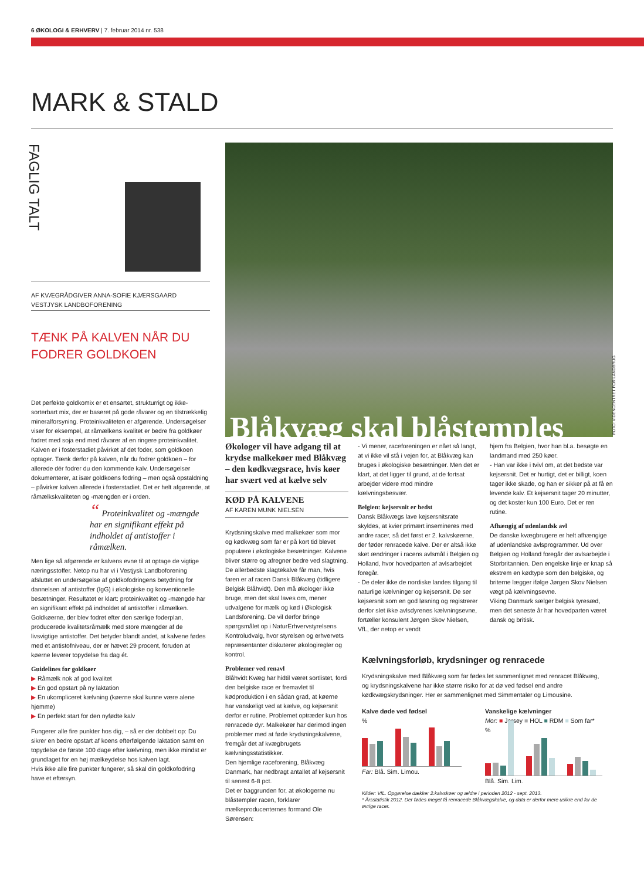6 ØKOLOGI & ERHVERV | 7. februar 2014 nr. 538
MARK & STALD
FAGLIG TALT
AF KVÆGRÅDGIVER ANNA-SOFIE KJÆRSGAARD
VESTJYSK LANDBOFORENING
TÆNK PÅ KALVEN NÅR DU FODRER GOLDKOEN
Det perfekte goldkomix er et ensartet, strukturrigt og ikke-sorterbart mix, der er baseret på gode råvarer og en tilstrækkelig mineralforsyning. Proteinkvaliteten er afgørende. Undersøgelser viser for eksempel, at råmælkens kvalitet er bedre fra goldkøer fodret med soja end med råvarer af en ringere proteinkvalitet.
Kalven er i fosterstadiet påvirket af det foder, som goldkoen optager. Tænk derfor på kalven, når du fodrer goldkoen – for allerede dér fodrer du den kommende kalv. Undersøgelser dokumenterer, at især goldkoens fodring – men også opstaldning – påvirker kalven allerede i fosterstadiet. Det er helt afgørende, at råmælkskvaliteten og -mængden er i orden.
“ Proteinkvalitet og -mængde har en signifikant effekt på indholdet af antistoffer i råmælken.
Men lige så afgørende er kalvens evne til at optage de vigtige næringsstoffer. Netop nu har vi i Vestjysk Landboforening afsluttet en undersøgelse af goldkofodringens betydning for dannelsen af antistoffer (IgG) i økologiske og konventionelle besætninger. Resultatet er klart: proteinkvalitet og -mængde har en signifikant effekt på indholdet af antistoffer i råmælken.
Goldkøerne, der blev fodret efter den særlige foderplan, producerede kvalitetsråmælk med store mængder af de livsvigtige antistoffer. Det betyder blandt andet, at kalvene fødes med et antistofniveau, der er hævet 29 procent, foruden at køerne leverer topydelse fra dag ét.
Guidelines for goldkøer
▶ Råmælk nok af god kvalitet
▶ En god opstart på ny laktation
▶ En ukompliceret kælvning (køerne skal kunne være alene hjemme)
▶ En perfekt start for den nyfødte kalv
Fungerer alle fire punkter hos dig, – så er der dobbelt op: Du sikrer en bedre opstart af koens efterfølgende laktation samt en topydelse de første 100 dage efter kælvning, men ikke mindst er grundlaget for en høj mælkeydelse hos kalven lagt.
Hvis ikke alle fire punkter fungerer, så skal din goldkofodring have et eftersyn.
Blåkvæg skal blåstemples
FOTO: VIDENCENTRET FOR LANDBRUG
Økologer vil have adgang til at krydse malkekøer med Blåkvæg – den kødkvægsrace, hvis køer har svært ved at kælve selv
KØD PÅ KALVENE
AF KAREN MUNK NIELSEN
Krydsningskalve med malkekøer som mor og kødkvæg som far er på kort tid blevet populære i økologiske besætninger. Kalvene bliver større og afregner bedre ved slagtning. De allerbedste slagtekalve får man, hvis faren er af racen Dansk Blåkvæg (tidligere Belgisk Blåhvidt). Den må økologer ikke bruge, men det skal laves om, mener udvalgene for mælk og kød i Økologisk Landsforening. De vil derfor bringe spørgsmålet op i NaturErhvervstyrelsens Kontroludvalg, hvor styrelsen og erhvervets repræsentanter diskuterer økologiregler og kontrol.
Problemer ved renavl
Blåhvidt Kvæg har hidtil været sortlistet, fordi den belgiske race er fremavlet til kødproduktion i en sådan grad, at køerne har vanskeligt ved at kælve, og kejsersnit derfor er rutine. Problemet optræder kun hos renracede dyr. Malkekøer har derimod ingen problemer med at føde krydsningskalvene, fremgår det af kvægbrugets kælvningsstatistikker.
Den hjemlige raceforening, Blåkvæg Danmark, har nedbragt antallet af kejsersnit til senest 6-8 pct.
Det er baggrunden for, at økologerne nu blåstempler racen, forklarer mælkeproducenternes formand Ole Sørensen:
- Vi mener, raceforeningen er nået så langt, at vi ikke vil stå i vejen for, at Blåkvæg kan bruges i økologiske besætninger. Men det er klart, at det ligger til grund, at de fortsat arbejder videre mod mindre kælvningsbesvær.
Belgien: kejsersnit er bedst
Dansk Blåkvægs lave kejsersnitsrate skyldes, at kvier primært insemineres med andre racer, så det først er 2. kalvskøerne, der føder renracede kalve. Der er altså ikke sket ændringer i racens avlsmål i Belgien og Holland, hvor hovedparten af avlsarbejdet foregår.
- De deler ikke de nordiske landes tilgang til naturlige kælvninger og kejsersnit. De ser kejsersnit som en god løsning og registrerer derfor slet ikke avlsdyrenes kælvningsevne, fortæller konsulent Jørgen Skov Nielsen, VfL, der netop er vendt
hjem fra Belgien, hvor han bl.a. besøgte en landmand med 250 køer.
- Han var ikke i tvivl om, at det bedste var kejsersnit. Det er hurtigt, det er billigt, koen tager ikke skade, og han er sikker på at få en levende kalv. Et kejsersnit tager 20 minutter, og det koster kun 100 Euro. Det er ren rutine.
Afhængig af udenlandsk avl
De danske kvægbrugere er helt afhængige af udenlandske avlsprogrammer. Ud over Belgien og Holland foregår der avlsarbejde i Storbritannien. Den engelske linje er knap så ekstrem en kødtype som den belgiske, og briterne lægger ifølge Jørgen Skov Nielsen vægt på kælvningsevne.
Viking Danmark sælger belgisk tyresæd, men det seneste år har hovedparten været dansk og britisk.
Kælvningsforløb, krydsninger og renracede
Krydsningskalve med Blåkvæg som far fødes let sammenlignet med renracet Blåkvæg, og krydsningskalvene har ikke større risiko for at dø ved fødsel end andre kødkvægskrydsninger. Her er sammenlignet med Simmentaler og Limousine.
Kalve døde ved fødsel
%
Far: Blå. Sim. Limou.
Vanskelige kælvninger
Mor: ■ Jersey ■ HOL ■ RDM ■ Som far*
%
Blå. Sim. Lim.
Kilder: VfL. Opgørelse dækker 2.kalvskøer og ældre i perioden 2012 - sept. 2013.
* Årsstatistik 2012. Der fødes meget få renracede Blåkvægskalve, og data er derfor mere usikre end for de øvrige racer.